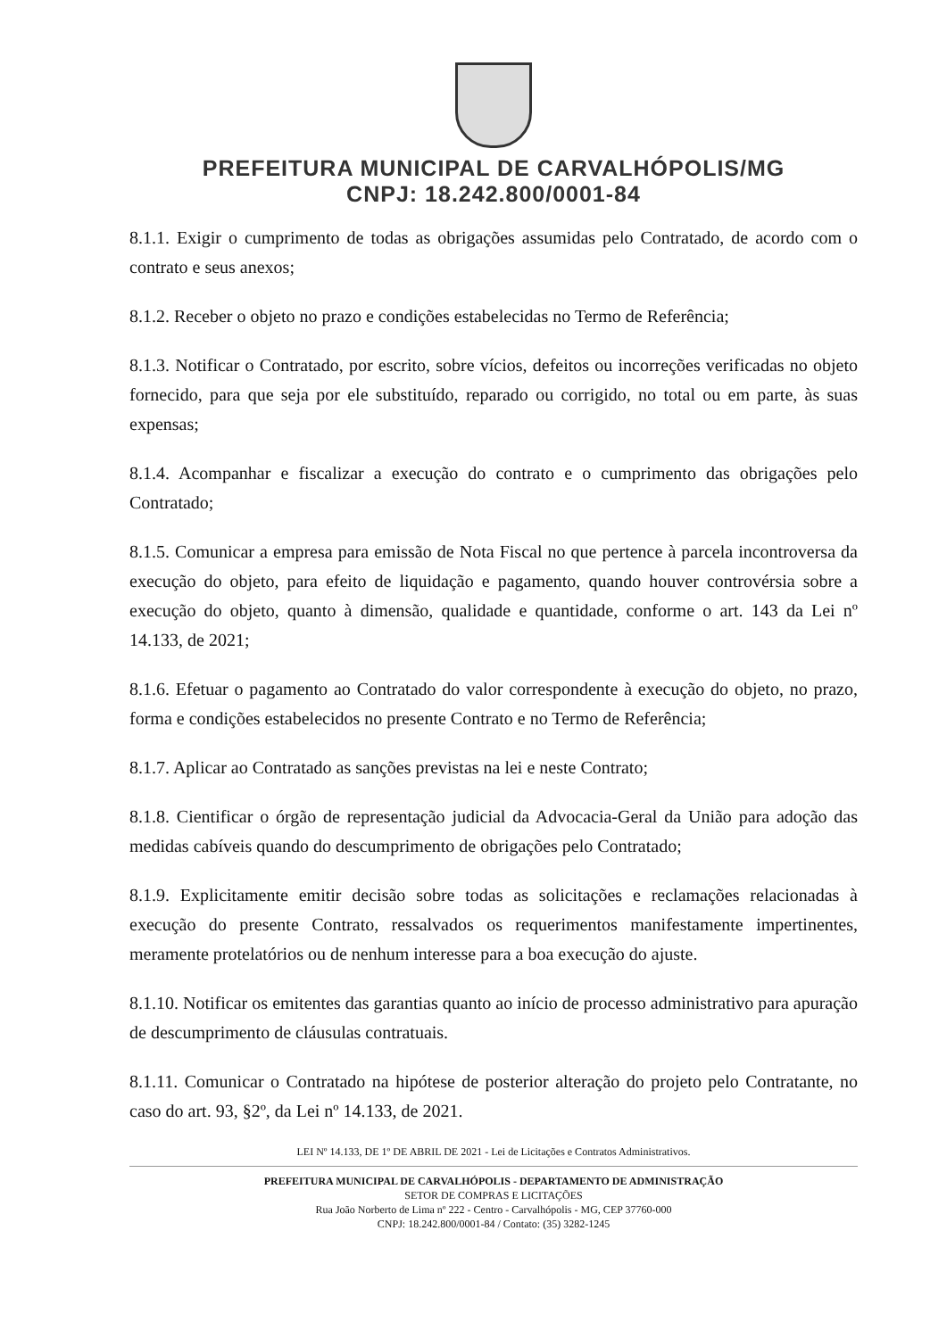PREFEITURA MUNICIPAL DE CARVALHÓPOLIS/MG
CNPJ: 18.242.800/0001-84
8.1.1. Exigir o cumprimento de todas as obrigações assumidas pelo Contratado, de acordo com o contrato e seus anexos;
8.1.2. Receber o objeto no prazo e condições estabelecidas no Termo de Referência;
8.1.3. Notificar o Contratado, por escrito, sobre vícios, defeitos ou incorreções verificadas no objeto fornecido, para que seja por ele substituído, reparado ou corrigido, no total ou em parte, às suas expensas;
8.1.4. Acompanhar e fiscalizar a execução do contrato e o cumprimento das obrigações pelo Contratado;
8.1.5. Comunicar a empresa para emissão de Nota Fiscal no que pertence à parcela incontroversa da execução do objeto, para efeito de liquidação e pagamento, quando houver controvérsia sobre a execução do objeto, quanto à dimensão, qualidade e quantidade, conforme o art. 143 da Lei nº 14.133, de 2021;
8.1.6. Efetuar o pagamento ao Contratado do valor correspondente à execução do objeto, no prazo, forma e condições estabelecidos no presente Contrato e no Termo de Referência;
8.1.7. Aplicar ao Contratado as sanções previstas na lei e neste Contrato;
8.1.8. Cientificar o órgão de representação judicial da Advocacia-Geral da União para adoção das medidas cabíveis quando do descumprimento de obrigações pelo Contratado;
8.1.9. Explicitamente emitir decisão sobre todas as solicitações e reclamações relacionadas à execução do presente Contrato, ressalvados os requerimentos manifestamente impertinentes, meramente protelatórios ou de nenhum interesse para a boa execução do ajuste.
8.1.10. Notificar os emitentes das garantias quanto ao início de processo administrativo para apuração de descumprimento de cláusulas contratuais.
8.1.11. Comunicar o Contratado na hipótese de posterior alteração do projeto pelo Contratante, no caso do art. 93, §2º, da Lei nº 14.133, de 2021.
LEI Nº 14.133, DE 1º DE ABRIL DE 2021 - Lei de Licitações e Contratos Administrativos.
PREFEITURA MUNICIPAL DE CARVALHÓPOLIS - DEPARTAMENTO DE ADMINISTRAÇÃO
SETOR DE COMPRAS E LICITAÇÕES
Rua João Norberto de Lima nº 222 - Centro - Carvalhópolis - MG, CEP 37760-000
CNPJ: 18.242.800/0001-84 / Contato: (35) 3282-1245